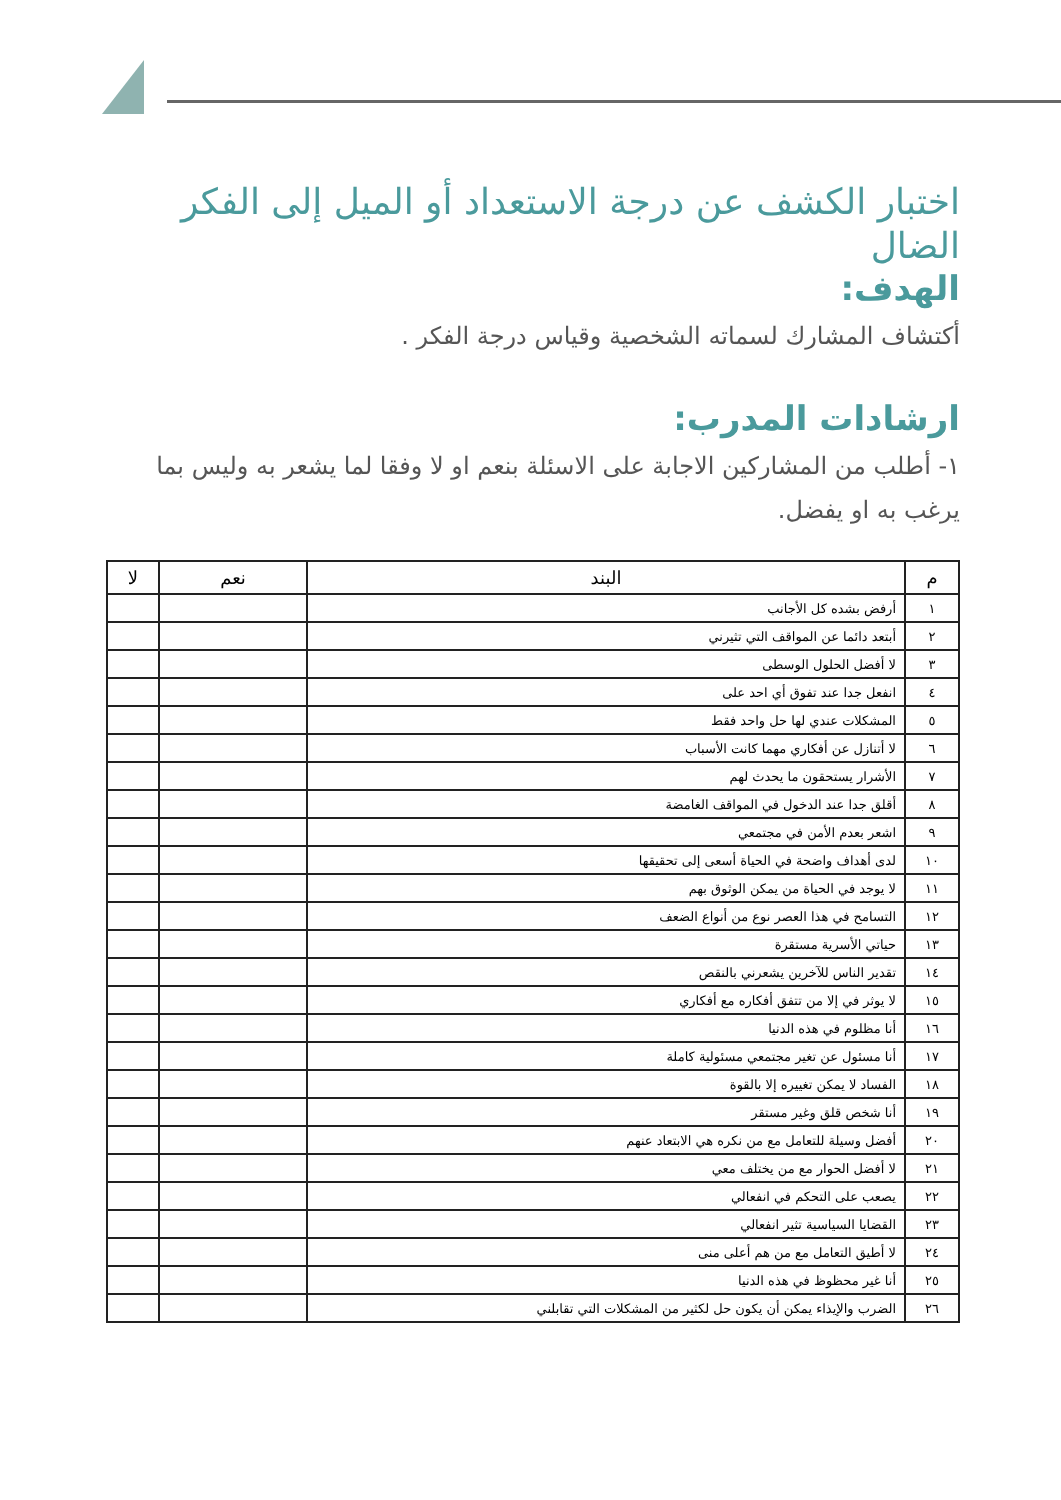اختبار الكشف عن درجة الاستعداد أو الميل إلى الفكر الضال
الهدف:
أكتشاف المشارك لسماته الشخصية وقياس درجة الفكر .
ارشادات المدرب:
١- أطلب من المشاركين الاجابة على الاسئلة بنعم او لا وفقا لما يشعر به وليس بما يرغب به او يفضل.
| م | البند | نعم | لا |
| --- | --- | --- | --- |
| ١ | أرفض بشده كل الأجانب | | |
| ٢ | أبتعد دائما عن المواقف التي تثيرني | | |
| ٣ | لا أفضل الحلول الوسطى | | |
| ٤ | انفعل جدا عند تفوق أي احد على | | |
| ٥ | المشكلات عندي لها حل واحد فقط | | |
| ٦ | لا أتنازل عن أفكاري مهما كانت الأسباب | | |
| ٧ | الأشرار يستحقون ما يحدث لهم | | |
| ٨ | أقلق جدا عند الدخول في المواقف الغامضة | | |
| ٩ | اشعر بعدم الأمن في مجتمعي | | |
| ١٠ | لدى أهداف واضحة في الحياة أسعى إلى تحقيقها | | |
| ١١ | لا يوجد في الحياة من يمكن الوثوق بهم | | |
| ١٢ | التسامح في هذا العصر نوع من أنواع الضعف | | |
| ١٣ | حياتي الأسرية مستقرة | | |
| ١٤ | تقدير الناس للآخرين يشعرني بالنقص | | |
| ١٥ | لا يوثر في إلا من تتفق أفكاره مع أفكاري | | |
| ١٦ | أنا مظلوم في هذه الدنيا | | |
| ١٧ | أنا مسئول عن تغير مجتمعي مسئولية كاملة | | |
| ١٨ | الفساد لا يمكن تغييره إلا بالقوة | | |
| ١٩ | أنا شخص قلق وغير مستقر | | |
| ٢٠ | أفضل وسيلة للتعامل مع من نكره هي الابتعاد عنهم | | |
| ٢١ | لا أفضل الحوار مع من يختلف معي | | |
| ٢٢ | يصعب على التحكم في انفعالي | | |
| ٢٣ | القضايا السياسية تثير انفعالي | | |
| ٢٤ | لا أطيق التعامل مع من هم أعلى منى | | |
| ٢٥ | أنا غير محظوظ في هذه الدنيا | | |
| ٢٦ | الضرب والإيذاء يمكن أن يكون حل لكثير من المشكلات التي تقابلني | | |